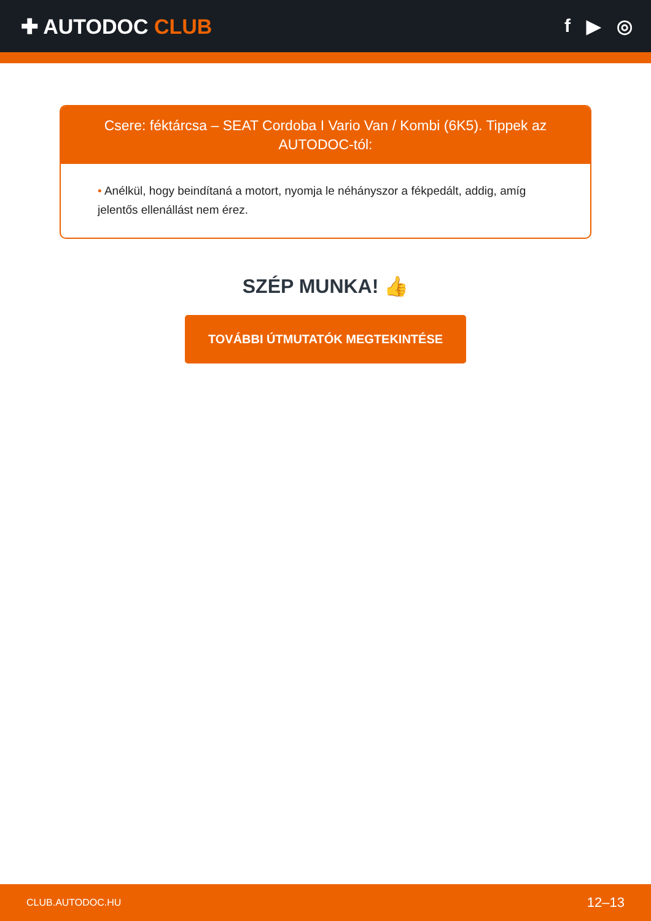✚ AUTODOC CLUB f ▶ ◎
Csere: féktárcsa – SEAT Cordoba I Vario Van / Kombi (6K5). Tippek az AUTODOC-tól:
• Anélkül, hogy beindítaná a motort, nyomja le néhányszor a fékpedált, addig, amíg jelentős ellenállást nem érez.
SZÉP MUNKA! 👍
TOVÁBBI ÚTMUTATÓK MEGTEKINTÉSE
CLUB.AUTODOC.HU 12–13